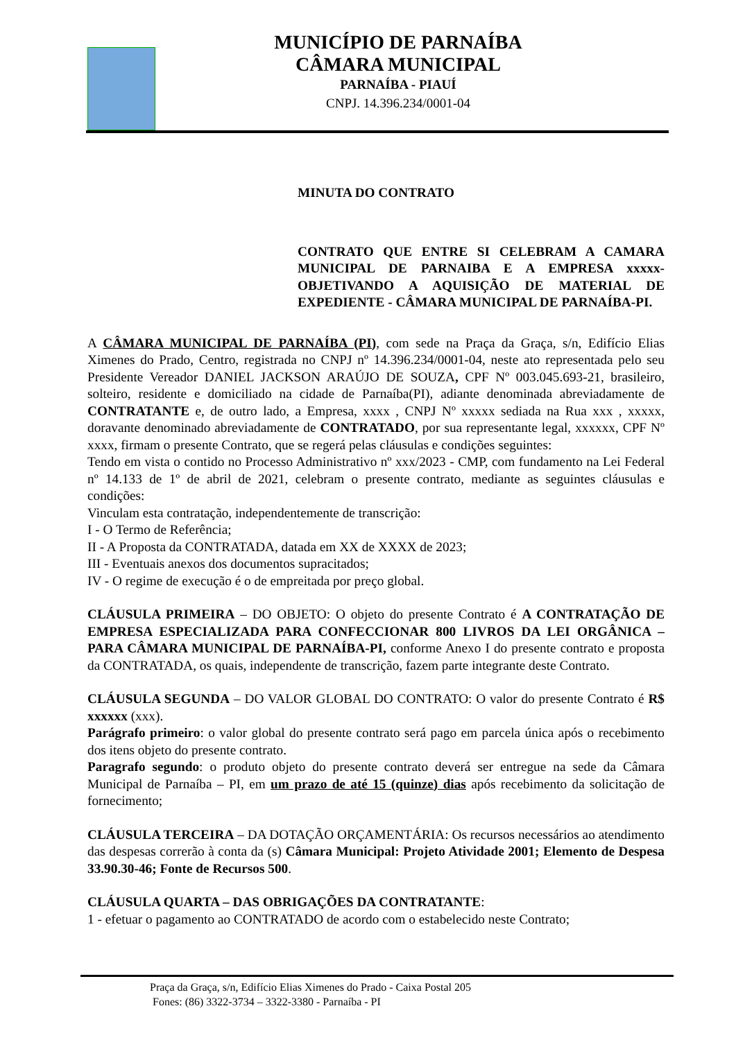MUNICÍPIO DE PARNAÍBA
CÂMARA MUNICIPAL
PARNAÍBA - PIAUÍ
CNPJ. 14.396.234/0001-04
MINUTA DO CONTRATO
CONTRATO QUE ENTRE SI CELEBRAM A CAMARA MUNICIPAL DE PARNAIBA E A EMPRESA xxxxx- OBJETIVANDO A AQUISIÇÃO DE MATERIAL DE EXPEDIENTE - CÂMARA MUNICIPAL DE PARNAÍBA-PI.
A CÂMARA MUNICIPAL DE PARNAÍBA (PI), com sede na Praça da Graça, s/n, Edifício Elias Ximenes do Prado, Centro, registrada no CNPJ nº 14.396.234/0001-04, neste ato representada pelo seu Presidente Vereador DANIEL JACKSON ARAÚJO DE SOUZA, CPF Nº 003.045.693-21, brasileiro, solteiro, residente e domiciliado na cidade de Parnaíba(PI), adiante denominada abreviadamente de CONTRATANTE e, de outro lado, a Empresa, xxxx , CNPJ Nº xxxxx sediada na Rua xxx , xxxxx, doravante denominado abreviadamente de CONTRATADO, por sua representante legal, xxxxxx, CPF Nº xxxx, firmam o presente Contrato, que se regerá pelas cláusulas e condições seguintes:
Tendo em vista o contido no Processo Administrativo nº xxx/2023 - CMP, com fundamento na Lei Federal nº 14.133 de 1º de abril de 2021, celebram o presente contrato, mediante as seguintes cláusulas e condições:
Vinculam esta contratação, independentemente de transcrição:
I - O Termo de Referência;
II - A Proposta da CONTRATADA, datada em XX de XXXX de 2023;
III - Eventuais anexos dos documentos supracitados;
IV - O regime de execução é o de empreitada por preço global.
CLÁUSULA PRIMEIRA – DO OBJETO: O objeto do presente Contrato é A CONTRATAÇÃO DE EMPRESA ESPECIALIZADA PARA CONFECCIONAR 800 LIVROS DA LEI ORGÂNICA – PARA CÂMARA MUNICIPAL DE PARNAÍBA-PI, conforme Anexo I do presente contrato e proposta da CONTRATADA, os quais, independente de transcrição, fazem parte integrante deste Contrato.
CLÁUSULA SEGUNDA – DO VALOR GLOBAL DO CONTRATO: O valor do presente Contrato é R$ xxxxxx (xxx).
Parágrafo primeiro: o valor global do presente contrato será pago em parcela única após o recebimento dos itens objeto do presente contrato.
Paragrafo segundo: o produto objeto do presente contrato deverá ser entregue na sede da Câmara Municipal de Parnaíba – PI, em um prazo de até 15 (quinze) dias após recebimento da solicitação de fornecimento;
CLÁUSULA TERCEIRA – DA DOTAÇÃO ORÇAMENTÁRIA: Os recursos necessários ao atendimento das despesas correrão à conta da (s) Câmara Municipal: Projeto Atividade 2001; Elemento de Despesa 33.90.30-46; Fonte de Recursos 500.
CLÁUSULA QUARTA – DAS OBRIGAÇÕES DA CONTRATANTE:
1 - efetuar o pagamento ao CONTRATADO de acordo com o estabelecido neste Contrato;
Praça da Graça, s/n, Edifício Elias Ximenes do Prado - Caixa Postal 205
Fones: (86) 3322-3734 – 3322-3380 - Parnaíba - PI